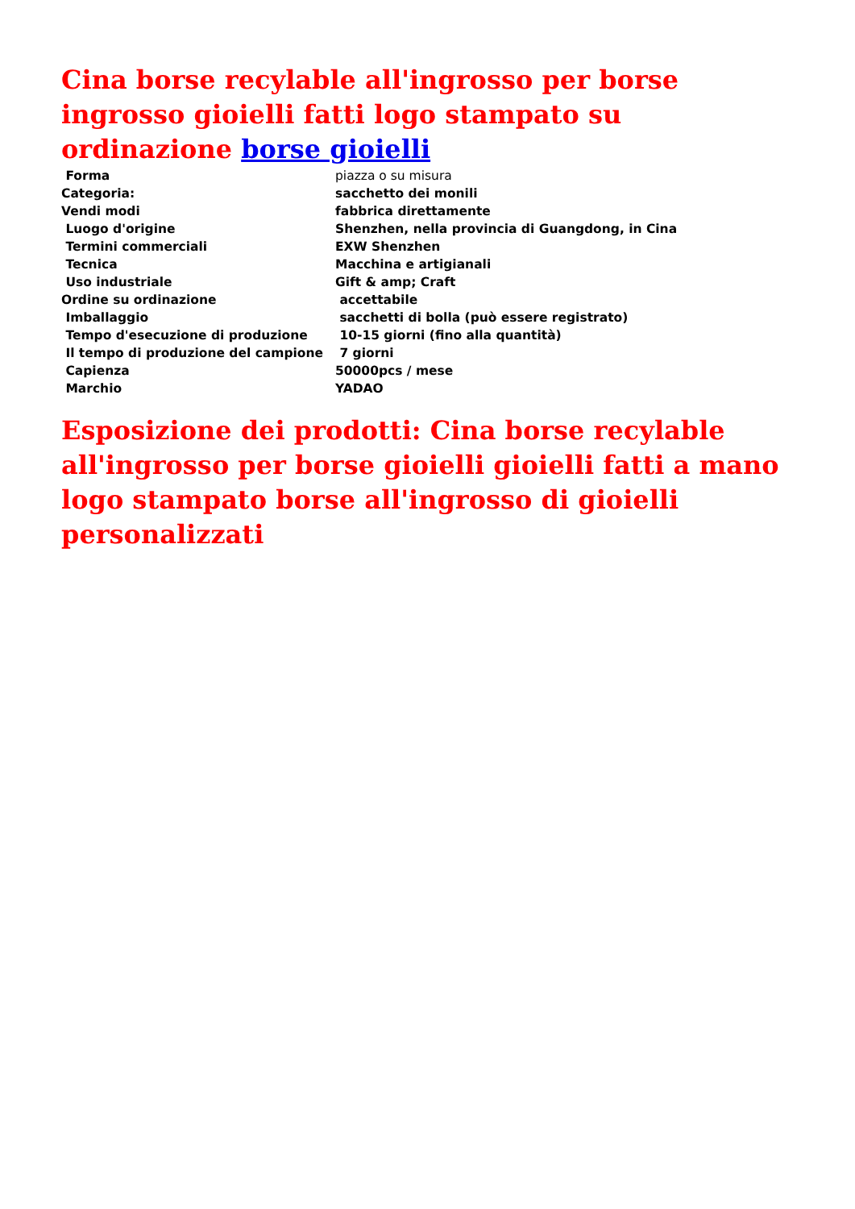Cina borse recylable all'ingrosso per borse ingrosso gioielli fatti logo stampato su ordinazione borse gioielli
| Forma | piazza o su misura |
| Categoria: | sacchetto dei monili |
| Vendi modi | fabbrica direttamente |
| Luogo d'origine | Shenzhen, nella provincia di Guangdong, in Cina |
| Termini commerciali | EXW Shenzhen |
| Tecnica | Macchina e artigianali |
| Uso industriale | Gift & amp; Craft |
| Ordine su ordinazione | accettabile |
| Imballaggio | sacchetti di bolla (può essere registrato) |
| Tempo d'esecuzione di produzione | 10-15 giorni (fino alla quantità) |
| Il tempo di produzione del campione | 7 giorni |
| Capienza | 50000pcs / mese |
| Marchio | YADAO |
Esposizione dei prodotti: Cina borse recylable all'ingrosso per borse gioielli gioielli fatti a mano logo stampato borse all'ingrosso di gioielli personalizzati